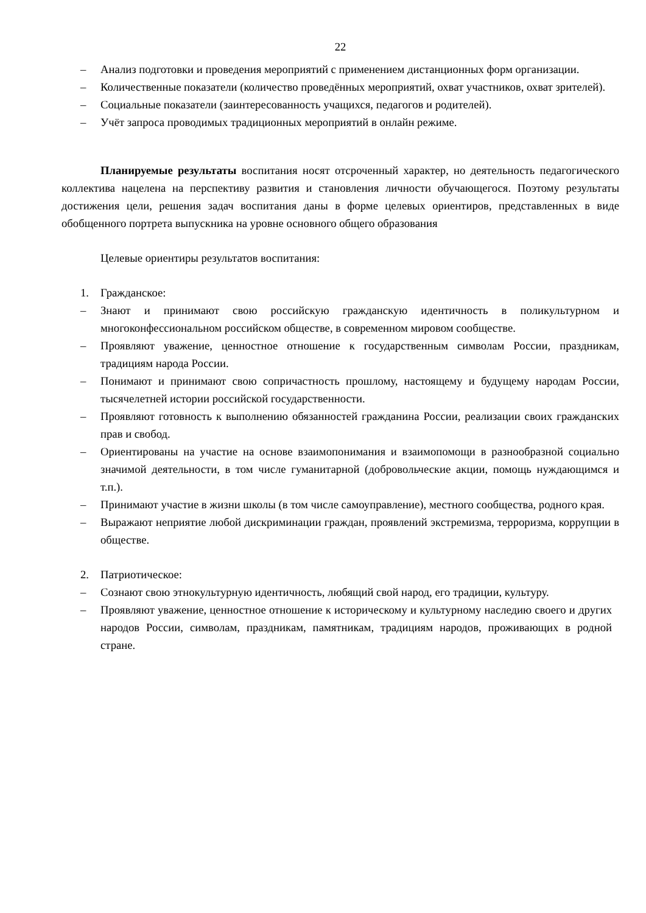22
– Анализ подготовки и проведения мероприятий с применением дистанционных форм организации.
– Количественные показатели (количество проведённых мероприятий, охват участников, охват зрителей).
– Социальные показатели (заинтересованность учащихся, педагогов и родителей).
– Учёт запроса проводимых традиционных мероприятий в онлайн режиме.
Планируемые результаты воспитания носят отсроченный характер, но деятельность педагогического коллектива нацелена на перспективу развития и становления личности обучающегося. Поэтому результаты достижения цели, решения задач воспитания даны в форме целевых ориентиров, представленных в виде обобщенного портрета выпускника на уровне основного общего образования
Целевые ориентиры результатов воспитания:
1. Гражданское:
– Знают и принимают свою российскую гражданскую идентичность в поликультурном и многоконфессиональном российском обществе, в современном мировом сообществе.
– Проявляют уважение, ценностное отношение к государственным символам России, праздникам, традициям народа России.
– Понимают и принимают свою сопричастность прошлому, настоящему и будущему народам России, тысячелетней истории российской государственности.
– Проявляют готовность к выполнению обязанностей гражданина России, реализации своих гражданских прав и свобод.
– Ориентированы на участие на основе взаимопонимания и взаимопомощи в разнообразной социально значимой деятельности, в том числе гуманитарной (добровольческие акции, помощь нуждающимся и т.п.).
– Принимают участие в жизни школы (в том числе самоуправление), местного сообщества, родного края.
– Выражают неприятие любой дискриминации граждан, проявлений экстремизма, терроризма, коррупции в обществе.
2. Патриотическое:
– Сознают свою этнокультурную идентичность, любящий свой народ, его традиции, культуру.
– Проявляют уважение, ценностное отношение к историческому и культурному наследию своего и других народов России, символам, праздникам, памятникам, традициям народов, проживающих в родной стране.